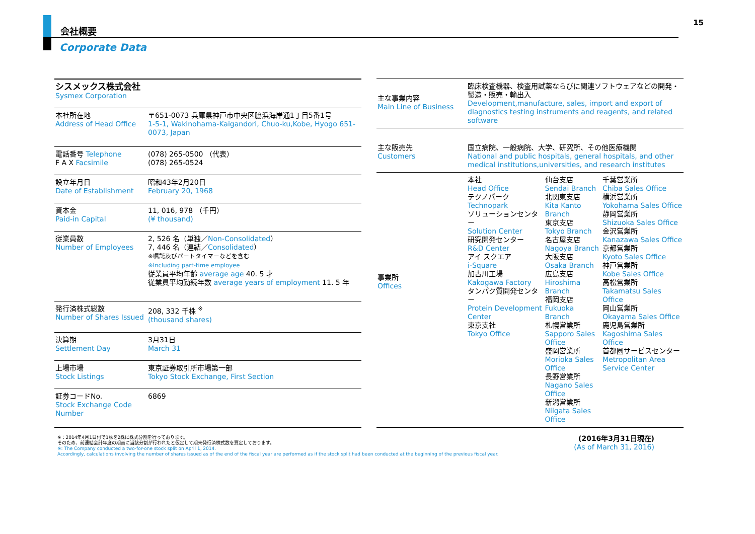15
会社概要
Corporate Data
| シスメックス株式会社 Sysmex Corporation | |
| 本社所在地 Address of Head Office | 〒651-0073 兵庫県神戸市中央区脇浜海岸通1丁目5番1号 1-5-1, Wakinohama-Kaigandori, Chuo-ku,Kobe, Hyogo 651-0073, Japan |
| 電話番号 Telephone F A X Facsimile | (078) 265-0500 （代表） (078) 265-0524 |
| 設立年月日 Date of Establishment | 昭和43年2月20日 February 20, 1968 |
| 資本金 Paid-in Capital | 11, 016, 978 （千円） (¥ thousand) |
| 従業員数 Number of Employees | 2, 526 名（単独／ Non-Consolidated ） 7, 446 名（連結／ Consolidated ） ※嘱託及びパートタイマーなどを含む ※Including part-time employee 従業員平均年齢 average age 40. 5 才 従業員平均勤続年数 average years of employment 11. 5 年 |
| 発行済株式総数 Number of Shares Issued | 208, 332 千株 <sup>※</sup> (thousand shares) |
| 決算期 Settlement Day | 3月31日 March 31 |
| 上場市場 Stock Listings | 東京証券取引所市場第一部 Tokyo Stock Exchange, First Section |
| 証券コードNo. Stock Exchange Code Number | 6869 |
| 主な事業内容 Main Line of Business | 臨床検査機器、検査用試薬ならびに関連ソフトウェアなどの開発・製造・販売・輸出入 Development,manufacture, sales, import and export of diagnostics testing instruments and reagents, and related software | | |
| 主な販売先 Customers | 国立病院、一般病院、大学、研究所、その他医療機関 National and public hospitals, general hospitals, and other medical institutions,universities, and research institutes | | |
| 事業所 Offices | 本社 Head Office テクノパーク Technopark ソリューションセンター Solution Center 研究開発センター R&D Center アイ スクエア i-Square 加古川工場 Kakogawa Factory タンパク質開発センター Protein Development Center 東京支社 Tokyo Office | 仙台支店 Sendai Branch 北関東支店 Kita Kanto Branch 東京支店 Tokyo Branch 名古屋支店 Nagoya Branch 大阪支店 Osaka Branch 広島支店 Hiroshima Branch 福岡支店 Fukuoka Branch 札幌営業所 Sapporo Sales Office 盛岡営業所 Morioka Sales Office 長野営業所 Nagano Sales Office 新潟営業所 Niigata Sales Office | 千葉営業所 Chiba Sales Office 横浜営業所 Yokohama Sales Office 静岡営業所 Shizuoka Sales Office 金沢営業所 Kanazawa Sales Office 京都営業所 Kyoto Sales Office 神戸営業所 Kobe Sales Office 高松営業所 Takamatsu Sales Office 岡山営業所 Okayama Sales Office 鹿児島営業所 Kagoshima Sales Office 首都圏サービスセンター Metropolitan Area Service Center |
※：2014年4月1日付で1株を2株に株式分割を行っております。
そのため、前連結会計年度の期首に当該分割が行われたと仮定して期末発行済株式数を算定しております。
※: The Company conducted a two-for-one stock split on April 1, 2014.
Accordingly, calculations involving the number of shares issued as of the end of the fiscal year are performed as if the stock split had been conducted at the beginning of the previous fiscal year.
(2016年3月31日現在)
(As of March 31, 2016)